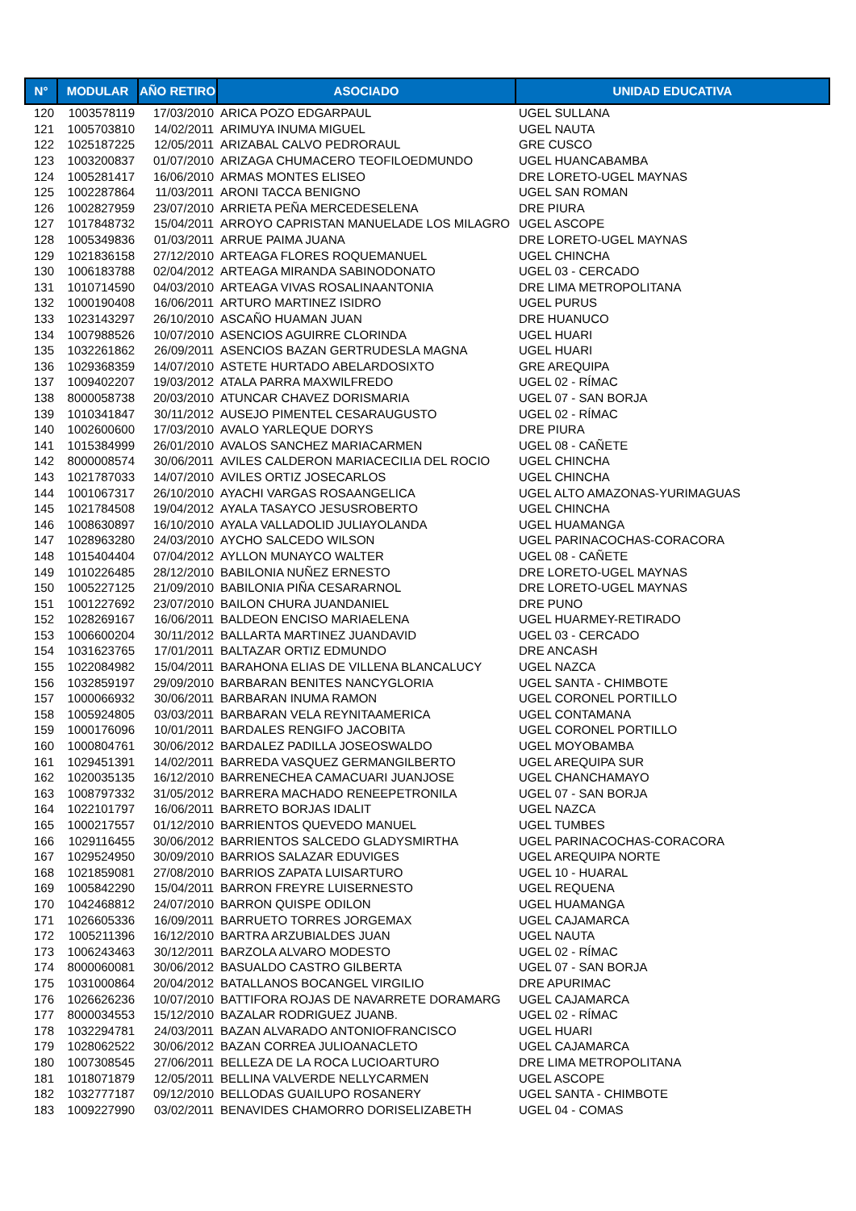| N° | MODULAR | AÑO RETIRO | ASOCIADO | UNIDAD EDUCATIVA |
| --- | --- | --- | --- | --- |
| 120 | 1003578119 | 17/03/2010 | ARICA POZO EDGARPAUL | UGEL SULLANA |
| 121 | 1005703810 | 14/02/2011 | ARIMUYA INUMA MIGUEL | UGEL NAUTA |
| 122 | 1025187225 | 12/05/2011 | ARIZABAL CALVO PEDRORAUL | GRE CUSCO |
| 123 | 1003200837 | 01/07/2010 | ARIZAGA CHUMACERO TEOFILOEDMUNDO | UGEL HUANCABAMBA |
| 124 | 1005281417 | 16/06/2010 | ARMAS MONTES ELISEO | DRE LORETO-UGEL MAYNAS |
| 125 | 1002287864 | 11/03/2011 | ARONI TACCA BENIGNO | UGEL SAN ROMAN |
| 126 | 1002827959 | 23/07/2010 | ARRIETA PEÑA MERCEDESELENA | DRE PIURA |
| 127 | 1017848732 | 15/04/2011 | ARROYO CAPRISTAN MANUELADE LOS MILAGRO | UGEL ASCOPE |
| 128 | 1005349836 | 01/03/2011 | ARRUE PAIMA JUANA | DRE LORETO-UGEL MAYNAS |
| 129 | 1021836158 | 27/12/2010 | ARTEAGA FLORES ROQUEMANUEL | UGEL CHINCHA |
| 130 | 1006183788 | 02/04/2012 | ARTEAGA MIRANDA SABINODONATO | UGEL 03 - CERCADO |
| 131 | 1010714590 | 04/03/2010 | ARTEAGA VIVAS ROSALINAANTONIA | DRE LIMA METROPOLITANA |
| 132 | 1000190408 | 16/06/2011 | ARTURO MARTINEZ ISIDRO | UGEL PURUS |
| 133 | 1023143297 | 26/10/2010 | ASCAÑO HUAMAN JUAN | DRE HUANUCO |
| 134 | 1007988526 | 10/07/2010 | ASENCIOS AGUIRRE CLORINDA | UGEL HUARI |
| 135 | 1032261862 | 26/09/2011 | ASENCIOS BAZAN GERTRUDESLA MAGNA | UGEL HUARI |
| 136 | 1029368359 | 14/07/2010 | ASTETE HURTADO ABELARDOSIXTO | GRE AREQUIPA |
| 137 | 1009402207 | 19/03/2012 | ATALA PARRA MAXWILFREDO | UGEL 02 - RÍMAC |
| 138 | 8000058738 | 20/03/2010 | ATUNCAR CHAVEZ DORISMARIA | UGEL 07 - SAN BORJA |
| 139 | 1010341847 | 30/11/2012 | AUSEJO PIMENTEL CESARAUGUSTO | UGEL 02 - RÍMAC |
| 140 | 1002600600 | 17/03/2010 | AVALO YARLEQUE DORYS | DRE PIURA |
| 141 | 1015384999 | 26/01/2010 | AVALOS SANCHEZ MARIACARMEN | UGEL 08 - CAÑETE |
| 142 | 8000008574 | 30/06/2011 | AVILES CALDERON MARIACECILIA DEL ROCIO | UGEL CHINCHA |
| 143 | 1021787033 | 14/07/2010 | AVILES ORTIZ JOSECARLOS | UGEL CHINCHA |
| 144 | 1001067317 | 26/10/2010 | AYACHI VARGAS ROSAANGELICA | UGEL ALTO AMAZONAS-YURIMAGUAS |
| 145 | 1021784508 | 19/04/2012 | AYALA TASAYCO JESUSROBERTO | UGEL CHINCHA |
| 146 | 1008630897 | 16/10/2010 | AYALA VALLADOLID JULIAYOLANDA | UGEL HUAMANGA |
| 147 | 1028963280 | 24/03/2010 | AYCHO SALCEDO WILSON | UGEL PARINACOCHAS-CORACORA |
| 148 | 1015404404 | 07/04/2012 | AYLLON MUNAYCO WALTER | UGEL 08 - CAÑETE |
| 149 | 1010226485 | 28/12/2010 | BABILONIA NUÑEZ ERNESTO | DRE LORETO-UGEL MAYNAS |
| 150 | 1005227125 | 21/09/2010 | BABILONIA PIÑA CESARARNOL | DRE LORETO-UGEL MAYNAS |
| 151 | 1001227692 | 23/07/2010 | BAILON CHURA JUANDANIEL | DRE PUNO |
| 152 | 1028269167 | 16/06/2011 | BALDEON ENCISO MARIAELENA | UGEL HUARMEY-RETIRADO |
| 153 | 1006600204 | 30/11/2012 | BALLARTA MARTINEZ JUANDAVID | UGEL 03 - CERCADO |
| 154 | 1031623765 | 17/01/2011 | BALTAZAR ORTIZ EDMUNDO | DRE ANCASH |
| 155 | 1022084982 | 15/04/2011 | BARAHONA ELIAS DE VILLENA BLANCALUCY | UGEL NAZCA |
| 156 | 1032859197 | 29/09/2010 | BARBARAN BENITES NANCYGLORIA | UGEL SANTA - CHIMBOTE |
| 157 | 1000066932 | 30/06/2011 | BARBARAN INUMA RAMON | UGEL CORONEL PORTILLO |
| 158 | 1005924805 | 03/03/2011 | BARBARAN VELA REYNITAAMERICA | UGEL CONTAMANA |
| 159 | 1000176096 | 10/01/2011 | BARDALES RENGIFO JACOBITA | UGEL CORONEL PORTILLO |
| 160 | 1000804761 | 30/06/2012 | BARDALEZ PADILLA JOSEOSWALDO | UGEL MOYOBAMBA |
| 161 | 1029451391 | 14/02/2011 | BARREDA VASQUEZ GERMANGILBERTO | UGEL AREQUIPA SUR |
| 162 | 1020035135 | 16/12/2010 | BARRENECHEA CAMACUARI JUANJOSE | UGEL CHANCHAMAYO |
| 163 | 1008797332 | 31/05/2012 | BARRERA MACHADO RENEEPETRONILA | UGEL 07 - SAN BORJA |
| 164 | 1022101797 | 16/06/2011 | BARRETO BORJAS IDALIT | UGEL NAZCA |
| 165 | 1000217557 | 01/12/2010 | BARRIENTOS QUEVEDO MANUEL | UGEL TUMBES |
| 166 | 1029116455 | 30/06/2012 | BARRIENTOS SALCEDO GLADYSMIRTHA | UGEL PARINACOCHAS-CORACORA |
| 167 | 1029524950 | 30/09/2010 | BARRIOS SALAZAR EDUVIGES | UGEL AREQUIPA NORTE |
| 168 | 1021859081 | 27/08/2010 | BARRIOS ZAPATA LUISARTURO | UGEL 10 - HUARAL |
| 169 | 1005842290 | 15/04/2011 | BARRON FREYRE LUISERNESTO | UGEL REQUENA |
| 170 | 1042468812 | 24/07/2010 | BARRON QUISPE ODILON | UGEL HUAMANGA |
| 171 | 1026605336 | 16/09/2011 | BARRUETO TORRES JORGEMAX | UGEL CAJAMARCA |
| 172 | 1005211396 | 16/12/2010 | BARTRA ARZUBIALDES JUAN | UGEL NAUTA |
| 173 | 1006243463 | 30/12/2011 | BARZOLA ALVARO MODESTO | UGEL 02 - RÍMAC |
| 174 | 8000060081 | 30/06/2012 | BASUALDO CASTRO GILBERTA | UGEL 07 - SAN BORJA |
| 175 | 1031000864 | 20/04/2012 | BATALLANOS BOCANGEL VIRGILIO | DRE APURIMAC |
| 176 | 1026626236 | 10/07/2010 | BATTIFORA ROJAS DE NAVARRETE DORAMARG | UGEL CAJAMARCA |
| 177 | 8000034553 | 15/12/2010 | BAZALAR RODRIGUEZ JUANB. | UGEL 02 - RÍMAC |
| 178 | 1032294781 | 24/03/2011 | BAZAN ALVARADO ANTONIOFRANCISCO | UGEL HUARI |
| 179 | 1028062522 | 30/06/2012 | BAZAN CORREA JULIOANACLETO | UGEL CAJAMARCA |
| 180 | 1007308545 | 27/06/2011 | BELLEZA DE LA ROCA LUCIOARTURO | DRE LIMA METROPOLITANA |
| 181 | 1018071879 | 12/05/2011 | BELLINA VALVERDE NELLYCARMEN | UGEL ASCOPE |
| 182 | 1032777187 | 09/12/2010 | BELLODAS GUAILUPO ROSANERY | UGEL SANTA - CHIMBOTE |
| 183 | 1009227990 | 03/02/2011 | BENAVIDES CHAMORRO DORISELIZABETH | UGEL 04 - COMAS |